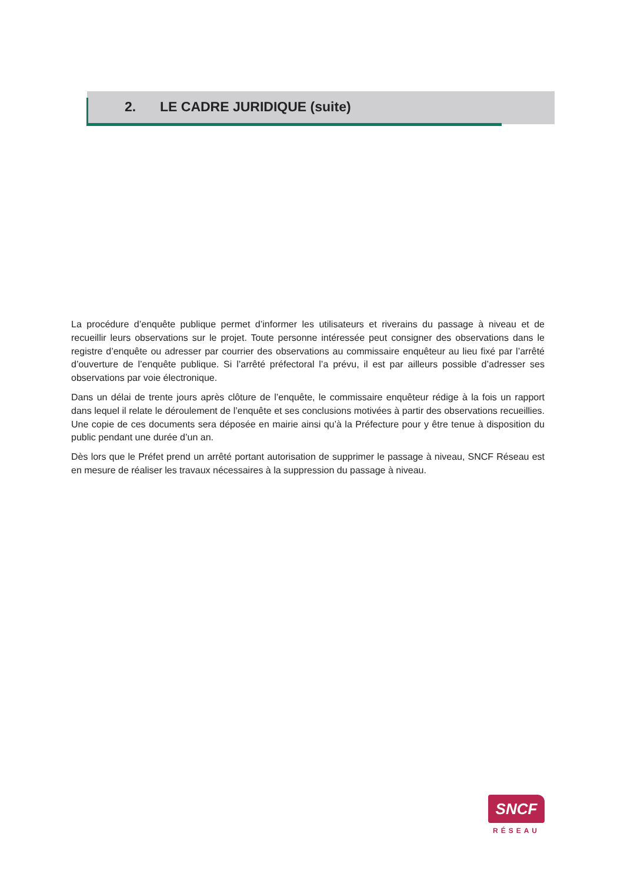2. LE CADRE JURIDIQUE (suite)
La procédure d’enquête publique permet d’informer les utilisateurs et riverains du passage à niveau et de recueillir leurs observations sur le projet. Toute personne intéressée peut consigner des observations dans le registre d’enquête ou adresser par courrier des observations au commissaire enquêteur au lieu fixé par l’arrêté d’ouverture de l’enquête publique. Si l’arrêté préfectoral l’a prévu, il est par ailleurs possible d’adresser ses observations par voie électronique.
Dans un délai de trente jours après clôture de l’enquête, le commissaire enquêteur rédige à la fois un rapport dans lequel il relate le déroulement de l’enquête et ses conclusions motivées à partir des observations recueillies. Une copie de ces documents sera déposée en mairie ainsi qu’à la Préfecture pour y être tenue à disposition du public pendant une durée d’un an.
Dès lors que le Préfet prend un arrêté portant autorisation de supprimer le passage à niveau, SNCF Réseau est en mesure de réaliser les travaux nécessaires à la suppression du passage à niveau.
SNCF
RÉSEAU